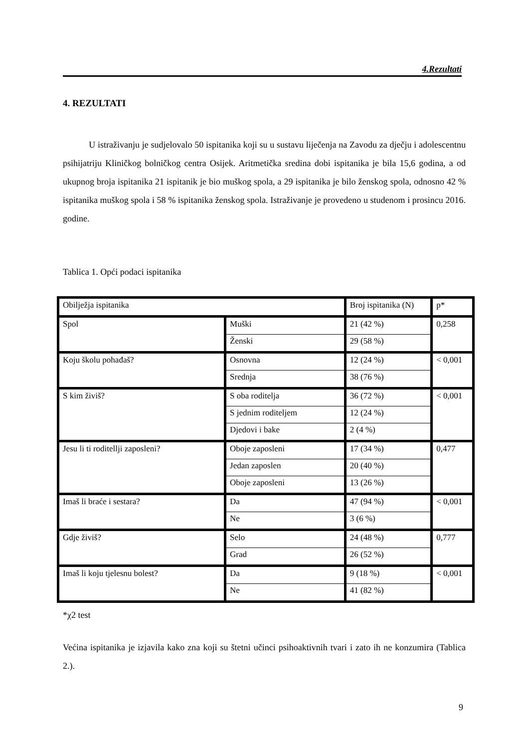4.Rezultati
4. REZULTATI
U istraživanju je sudjelovalo 50 ispitanika koji su u sustavu liječenja na Zavodu za dječju i adolescentnu psihijatriju Kliničkog bolničkog centra Osijek. Aritmetička sredina dobi ispitanika je bila 15,6 godina, a od ukupnog broja ispitanika 21 ispitanik je bio muškog spola, a 29 ispitanika je bilo ženskog spola, odnosno 42 % ispitanika muškog spola i 58 % ispitanika ženskog spola. Istraživanje je provedeno u studenom i prosincu 2016. godine.
Tablica 1. Opći podaci ispitanika
| Obilježja ispitanika | | Broj ispitanika (N) | p* |
| --- | --- | --- | --- |
| Spol | Muški | 21 (42 %) | 0,258 |
| | Ženski | 29 (58 %) | |
| Koju školu pohađaš? | Osnovna | 12 (24 %) | < 0,001 |
| | Srednja | 38 (76 %) | |
| S kim živiš? | S oba roditelja | 36 (72 %) | < 0,001 |
| | S jednim roditeljem | 12 (24 %) | |
| | Djedovi i bake | 2 (4 %) | |
| Jesu li ti roditellji zaposleni? | Oboje zaposleni | 17 (34 %) | 0,477 |
| | Jedan zaposlen | 20 (40 %) | |
| | Oboje zaposleni | 13 (26 %) | |
| Imaš li braće i sestara? | Da | 47 (94 %) | < 0,001 |
| | Ne | 3 (6 %) | |
| Gdje živiš? | Selo | 24 (48 %) | 0,777 |
| | Grad | 26 (52 %) | |
| Imaš li koju tjelesnu bolest? | Da | 9 (18 %) | < 0,001 |
| | Ne | 41 (82 %) | |
*χ2 test
Većina ispitanika je izjavila kako zna koji su štetni učinci psihoaktivnih tvari i zato ih ne konzumira (Tablica 2.).
9